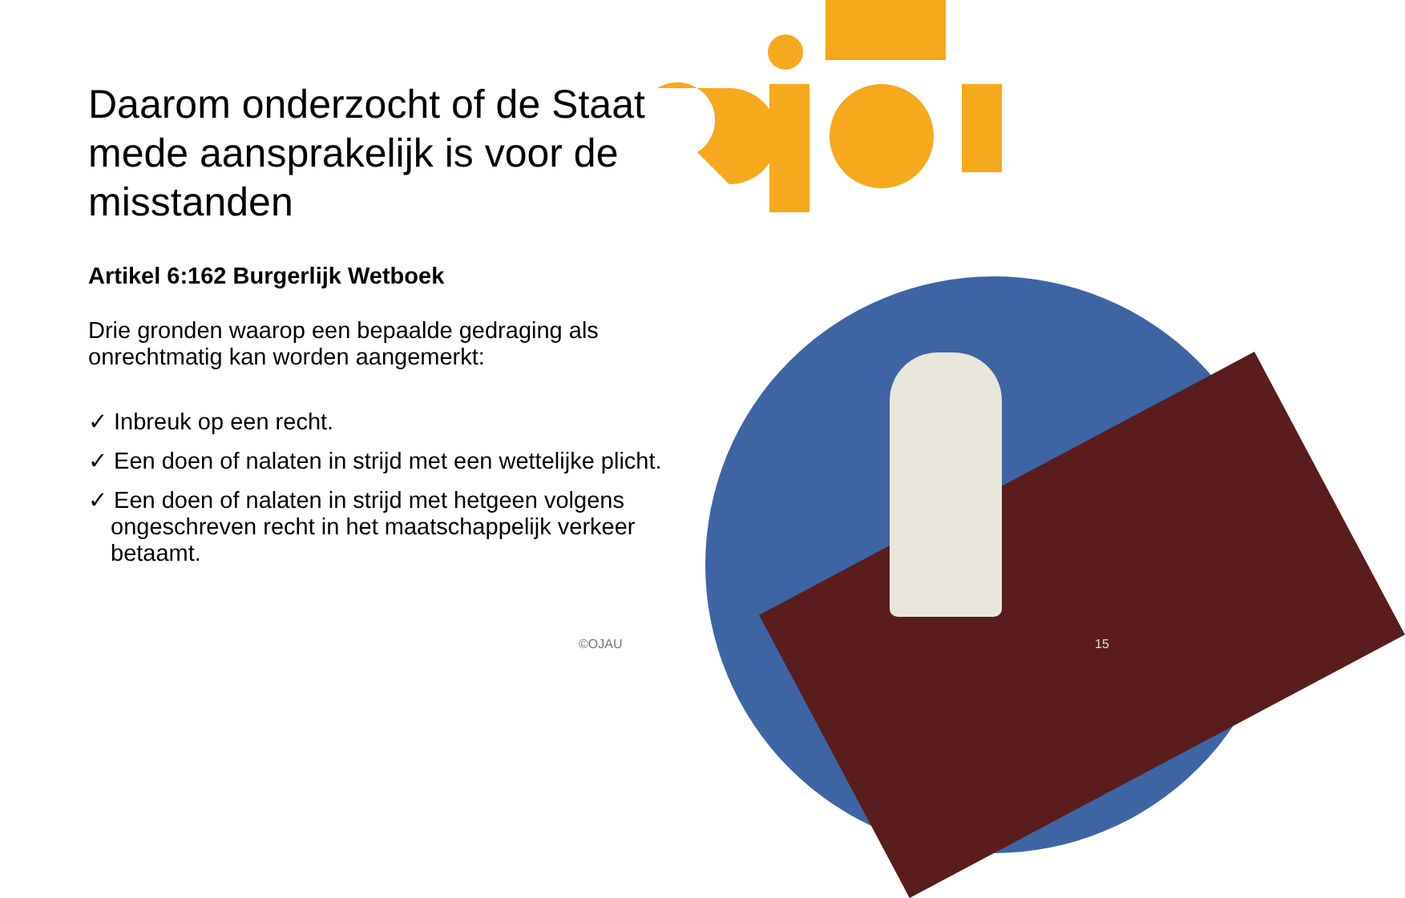Daarom onderzocht of de Staat mede aansprakelijk is voor de misstanden
Artikel 6:162 Burgerlijk Wetboek
Drie gronden waarop een bepaalde gedraging als onrechtmatig kan worden aangemerkt:
✓ Inbreuk op een recht.
✓ Een doen of nalaten in strijd met een wettelijke plicht.
✓ Een doen of nalaten in strijd met hetgeen volgens ongeschreven recht in het maatschappelijk verkeer betaamt.
©OJAU 15